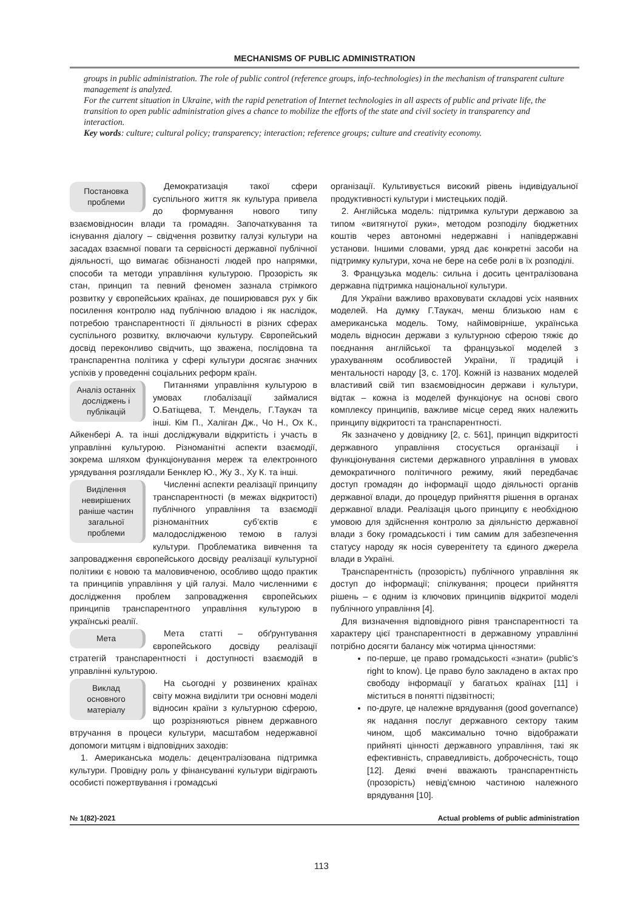MECHANISMS OF PUBLIC ADMINISTRATION
groups in public administration. The role of public control (reference groups, info-technologies) in the mechanism of transparent culture management is analyzed.
For the current situation in Ukraine, with the rapid penetration of Internet technologies in all aspects of public and private life, the transition to open public administration gives a chance to mobilize the efforts of the state and civil society in transparency and interaction.
Key words: culture; cultural policy; transparency; interaction; reference groups; culture and creativity economy.
Постановка проблеми
Демократизація такої сфери суспільного життя як культура привела до формування нового типу взаємовідносин влади та громадян. Започаткування та існування діалогу – свідчення розвитку галузі культури на засадах взаємної поваги та сервісності державної публічної діяльності, що вимагає обізнаності людей про напрямки, способи та методи управління культурою. Прозорість як стан, принцип та певний феномен зазнала стрімкого розвитку у європейських країнах, де поширювався рух у бік посилення контролю над публічною владою і як наслідок, потребою транспарентності її діяльності в різних сферах суспільного розвитку, включаючи культуру. Європейський досвід переконливо свідчить, що зважена, послідовна та транспарентна політика у сфері культури досягає значних успіхів у проведенні соціальних реформ країн.
Аналіз останніх досліджень і публікацій
Питаннями управління культурою в умовах глобалізації займалися О.Батіщева, Т. Мендель, Г.Таукач та інші. Кім П., Халіган Дж., Чо Н., Ох К., Айкенбері А. та інші досліджували відкритість і участь в управлінні культурою. Різноманітні аспекти взаємодії, зокрема шляхом функціонування мереж та електронного урядування розглядали Бенклер Ю., Жу З., Ху К. та інші.
Виділення невирішених раніше частин загальної проблеми
Численні аспекти реалізації принципу транспарентності (в межах відкритості) публічного управління та взаємодії різноманітних суб’єктів є малодослідженою темою в галузі культури. Проблематика вивчення та запровадження європейського досвіду реалізації культурної політики є новою та маловивченою, особливо щодо практик та принципів управління у цій галузі. Мало численними є дослідження проблем запровадження європейських принципів транспарентного управління культурою в українські реалії.
Мета
Мета статті – обґрунтування європейського досвіду реалізації стратегій транспарентності і доступності взаємодій в управлінні культурою.
Виклад основного матеріалу
На сьогодні у розвинених країнах світу можна виділити три основні моделі відносин країни з культурною сферою, що розрізняються рівнем державного втручання в процеси культури, масштабом недержавної допомоги митцям і відповідних заходів:
1. Американська модель: децентралізована підтримка культури. Провідну роль у фінансуванні культури відіграють особисті пожертвування і громадські
організації. Культивується високий рівень індивідуальної продуктивності культури і мистецьких подій.
2. Англійська модель: підтримка культури державою за типом «витягнутої руки», методом розподілу бюджетних коштів через автономні недержавні і напівдержавні установи. Іншими словами, уряд дає конкретні засоби на підтримку культури, хоча не бере на себе ролі в їх розподілі.
3. Французька модель: сильна і досить централізована державна підтримка національної культури.
Для України важливо враховувати складові усіх наявних моделей. На думку Г.Таукач, менш близькою нам є американська модель. Тому, найімовірніше, українська модель відносин держави з культурною сферою тяжіє до поєднання англійської та французької моделей з урахуванням особливостей України, її традицій і ментальності народу [3, с. 170]. Кожній із названих моделей властивий свій тип взаємовідносин держави і культури, відтак – кожна із моделей функціонує на основі свого комплексу принципів, важливе місце серед яких належить принципу відкритості та транспарентності.
Як зазначено у довіднику [2, с. 561], принцип відкритості державного управління стосується організації і функціонування системи державного управління в умовах демократичного політичного режиму, який передбачає доступ громадян до інформації щодо діяльності органів державної влади, до процедур прийняття рішення в органах державної влади. Реалізація цього принципу є необхідною умовою для здійснення контролю за діяльністю державної влади з боку громадськості і тим самим для забезпечення статусу народу як носія суверенітету та єдиного джерела влади в Україні.
Транспарентність (прозорість) публічного управління як доступ до інформації; спілкування; процеси прийняття рішень – є одним із ключових принципів відкритої моделі публічного управління [4].
Для визначення відповідного рівня транспарентності та характеру цієї транспарентності в державному управлінні потрібно досягти балансу між чотирма цінностями:
по-перше, це право громадськості «знати» (public’s right to know). Це право було закладено в актах про свободу інформації у багатьох країнах [11] і міститься в понятті підзвітності;
по-друге, це належне врядування (good governance) як надання послуг державного сектору таким чином, щоб максимально точно відображати прийняті цінності державного управління, такі як ефективність, справедливість, доброчесність, тощо [12]. Деякі вчені вважають транспарентність (прозорість) невід’ємною частиною належного врядування [10].
№ 1(82)-2021 Actual problems of public administration
113